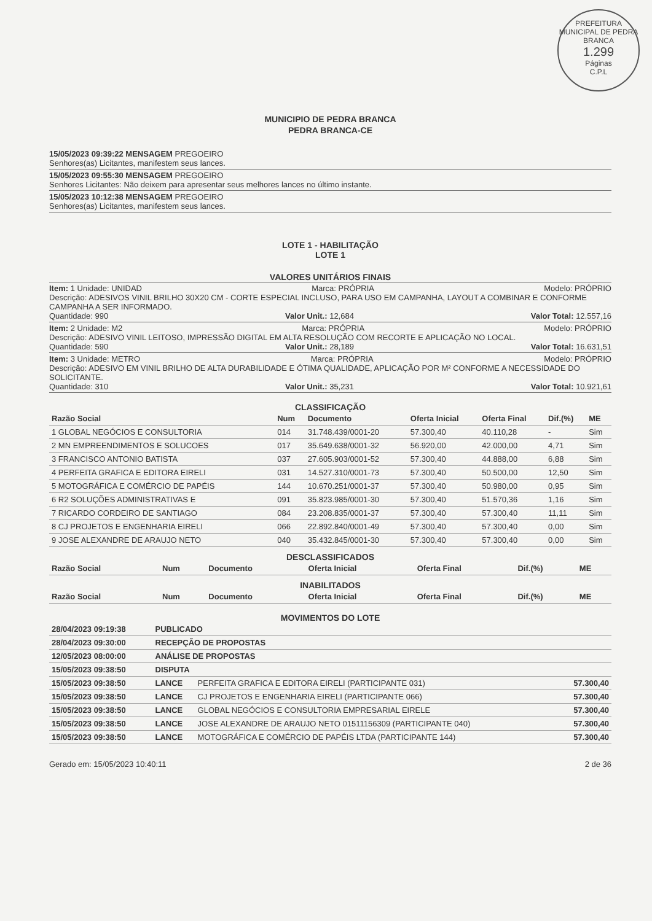PREFEITURA MUNICIPAL DE PEDRA BRANCA
1.299
Páginas
C.P.L
MUNICIPIO DE PEDRA BRANCA
PEDRA BRANCA-CE
15/05/2023 09:39:22 MENSAGEM PREGOEIRO
Senhores(as) Licitantes, manifestem seus lances.
15/05/2023 09:55:30 MENSAGEM PREGOEIRO
Senhores Licitantes: Não deixem para apresentar seus melhores lances no último instante.
15/05/2023 10:12:38 MENSAGEM PREGOEIRO
Senhores(as) Licitantes, manifestem seus lances.
LOTE 1 - HABILITAÇÃO
LOTE 1
VALORES UNITÁRIOS FINAIS
Item: 1 Unidade: UNIDAD Marca: PRÓPRIA Modelo: PRÓPRIO
Descrição: ADESIVOS VINIL BRILHO 30X20 CM - CORTE ESPECIAL INCLUSO, PARA USO EM CAMPANHA, LAYOUT A COMBINAR E CONFORME CAMPANHA A SER INFORMADO.
Quantidade: 990 Valor Unit.: 12,684 Valor Total: 12.557,16
Item: 2 Unidade: M2 Marca: PRÓPRIA Modelo: PRÓPRIO
Descrição: ADESIVO VINIL LEITOSO, IMPRESSÃO DIGITAL EM ALTA RESOLUÇÃO COM RECORTE E APLICAÇÃO NO LOCAL.
Quantidade: 590 Valor Unit.: 28,189 Valor Total: 16.631,51
Item: 3 Unidade: METRO Marca: PRÓPRIA Modelo: PRÓPRIO
Descrição: ADESIVO EM VINIL BRILHO DE ALTA DURABILIDADE E ÓTIMA QUALIDADE, APLICAÇÃO POR M² CONFORME A NECESSIDADE DO SOLICITANTE.
Quantidade: 310 Valor Unit.: 35,231 Valor Total: 10.921,61
CLASSIFICAÇÃO
| Razão Social | Num | Documento | Oferta Inicial | Oferta Final | Dif.(%) | ME |
| --- | --- | --- | --- | --- | --- | --- |
| 1 GLOBAL NEGÓCIOS E CONSULTORIA | 014 | 31.748.439/0001-20 | 57.300,40 | 40.110,28 | - | Sim |
| 2 MN EMPREENDIMENTOS E SOLUCOES | 017 | 35.649.638/0001-32 | 56.920,00 | 42.000,00 | 4,71 | Sim |
| 3 FRANCISCO ANTONIO BATISTA | 037 | 27.605.903/0001-52 | 57.300,40 | 44.888,00 | 6,88 | Sim |
| 4 PERFEITA GRAFICA E EDITORA EIRELI | 031 | 14.527.310/0001-73 | 57.300,40 | 50.500,00 | 12,50 | Sim |
| 5 MOTOGRÁFICA E COMÉRCIO DE PAPÉIS | 144 | 10.670.251/0001-37 | 57.300,40 | 50.980,00 | 0,95 | Sim |
| 6 R2 SOLUÇÕES ADMINISTRATIVAS E | 091 | 35.823.985/0001-30 | 57.300,40 | 51.570,36 | 1,16 | Sim |
| 7 RICARDO CORDEIRO DE SANTIAGO | 084 | 23.208.835/0001-37 | 57.300,40 | 57.300,40 | 11,11 | Sim |
| 8 CJ PROJETOS E ENGENHARIA EIRELI | 066 | 22.892.840/0001-49 | 57.300,40 | 57.300,40 | 0,00 | Sim |
| 9 JOSE ALEXANDRE DE ARAUJO NETO | 040 | 35.432.845/0001-30 | 57.300,40 | 57.300,40 | 0,00 | Sim |
DESCLASSIFICADOS
| Razão Social | Num | Documento | Oferta Inicial | Oferta Final | Dif.(%) | ME |
| --- | --- | --- | --- | --- | --- | --- |
INABILITADOS
| Razão Social | Num | Documento | Oferta Inicial | Oferta Final | Dif.(%) | ME |
| --- | --- | --- | --- | --- | --- | --- |
MOVIMENTOS DO LOTE
| 28/04/2023 09:19:38 | PUBLICADO | | |
| 28/04/2023 09:30:00 | RECEPÇÃO DE PROPOSTAS | | |
| 12/05/2023 08:00:00 | ANÁLISE DE PROPOSTAS | | |
| 15/05/2023 09:38:50 | DISPUTA | | |
| 15/05/2023 09:38:50 | LANCE | PERFEITA GRAFICA E EDITORA EIRELI (PARTICIPANTE 031) | 57.300,40 |
| 15/05/2023 09:38:50 | LANCE | CJ PROJETOS E ENGENHARIA EIRELI (PARTICIPANTE 066) | 57.300,40 |
| 15/05/2023 09:38:50 | LANCE | GLOBAL NEGÓCIOS E CONSULTORIA EMPRESARIAL EIRELE | 57.300,40 |
| 15/05/2023 09:38:50 | LANCE | JOSE ALEXANDRE DE ARAUJO NETO 01511156309 (PARTICIPANTE 040) | 57.300,40 |
| 15/05/2023 09:38:50 | LANCE | MOTOGRÁFICA E COMÉRCIO DE PAPÉIS LTDA (PARTICIPANTE 144) | 57.300,40 |
Gerado em: 15/05/2023 10:40:11 2 de 36